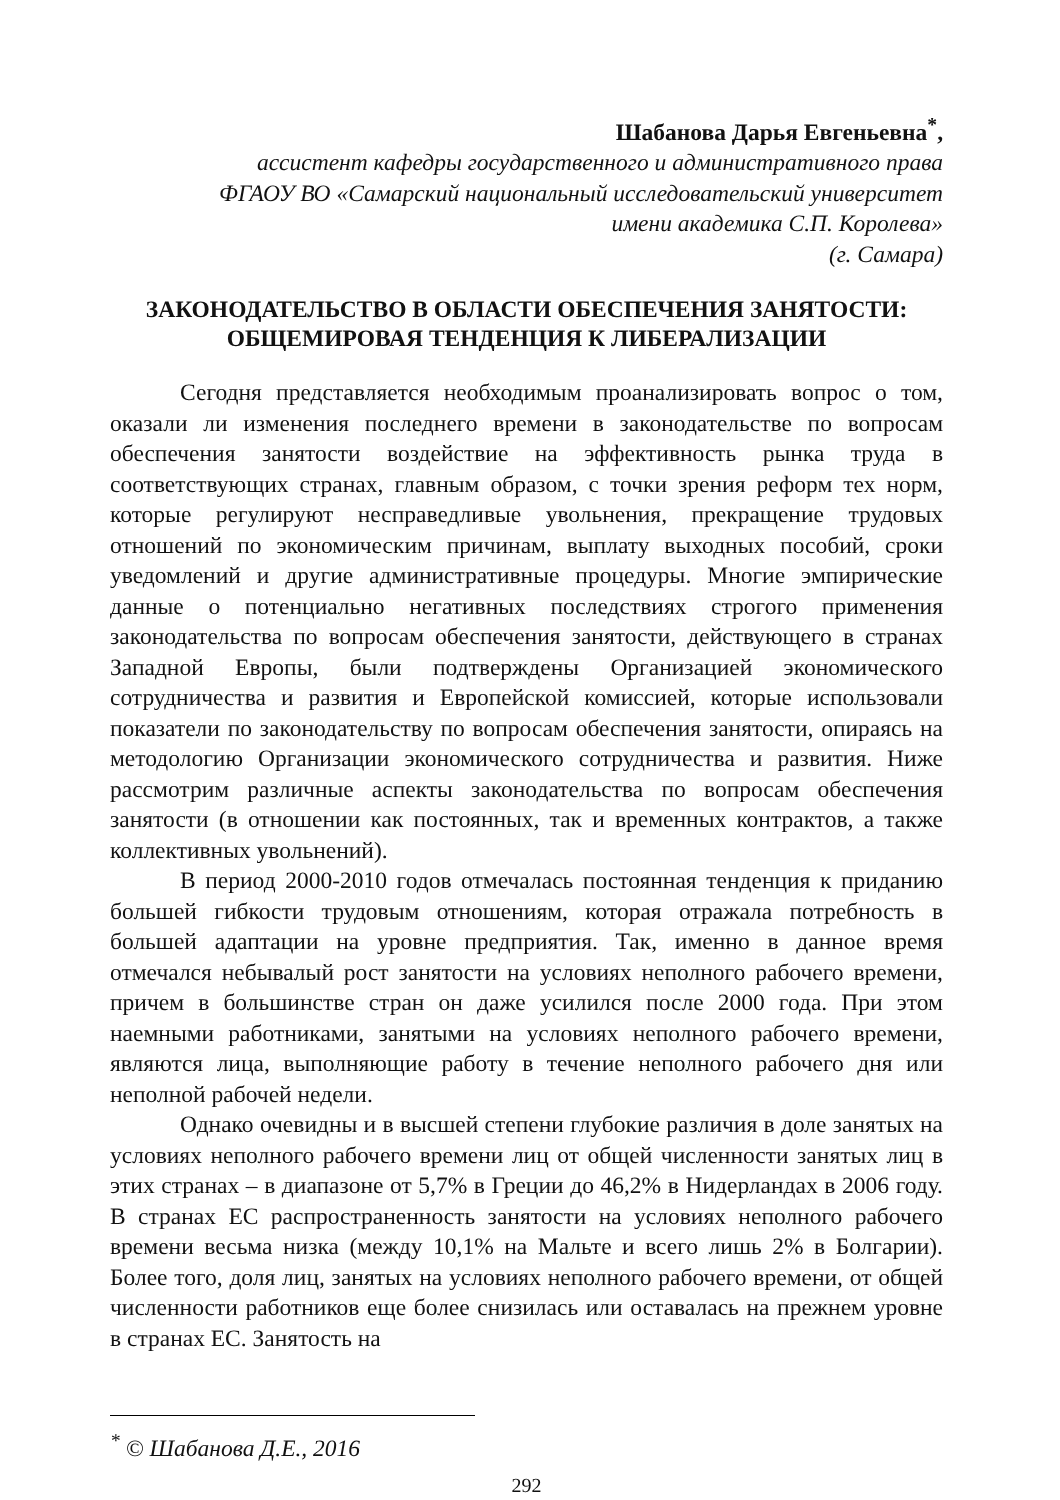Шабанова Дарья Евгеньевна<sup>*</sup>,
ассистент кафедры государственного и административного права
ФГАОУ ВО «Самарский национальный исследовательский университет
имени академика С.П. Королева»
(г. Самара)
ЗАКОНОДАТЕЛЬСТВО В ОБЛАСТИ ОБЕСПЕЧЕНИЯ ЗАНЯТОСТИ:
ОБЩЕМИРОВАЯ ТЕНДЕНЦИЯ К ЛИБЕРАЛИЗАЦИИ
Сегодня представляется необходимым проанализировать вопрос о том, оказали ли изменения последнего времени в законодательстве по вопросам обеспечения занятости воздействие на эффективность рынка труда в соответствующих странах, главным образом, с точки зрения реформ тех норм, которые регулируют несправедливые увольнения, прекращение трудовых отношений по экономическим причинам, выплату выходных пособий, сроки уведомлений и другие административные процедуры. Многие эмпирические данные о потенциально негативных последствиях строгого применения законодательства по вопросам обеспечения занятости, действующего в странах Западной Европы, были подтверждены Организацией экономического сотрудничества и развития и Европейской комиссией, которые использовали показатели по законодательству по вопросам обеспечения занятости, опираясь на методологию Организации экономического сотрудничества и развития. Ниже рассмотрим различные аспекты законодательства по вопросам обеспечения занятости (в отношении как постоянных, так и временных контрактов, а также коллективных увольнений).
В период 2000-2010 годов отмечалась постоянная тенденция к приданию большей гибкости трудовым отношениям, которая отражала потребность в большей адаптации на уровне предприятия. Так, именно в данное время отмечался небывалый рост занятости на условиях неполного рабочего времени, причем в большинстве стран он даже усилился после 2000 года. При этом наемными работниками, занятыми на условиях неполного рабочего времени, являются лица, выполняющие работу в течение неполного рабочего дня или неполной рабочей недели.
Однако очевидны и в высшей степени глубокие различия в доле занятых на условиях неполного рабочего времени лиц от общей численности занятых лиц в этих странах – в диапазоне от 5,7% в Греции до 46,2% в Нидерландах в 2006 году. В странах ЕС распространенность занятости на условиях неполного рабочего времени весьма низка (между 10,1% на Мальте и всего лишь 2% в Болгарии). Более того, доля лиц, занятых на условиях неполного рабочего времени, от общей численности работников еще более снизилась или оставалась на прежнем уровне в странах ЕС. Занятость на
<sup>*</sup> © Шабанова Д.Е., 2016
292